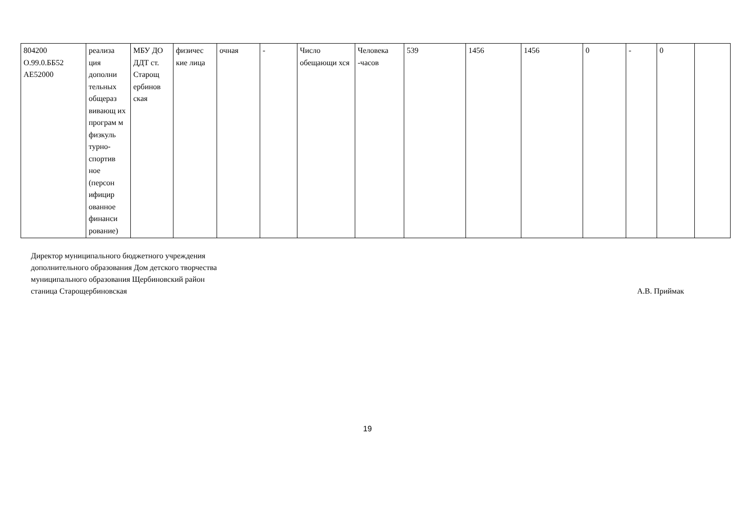| 804200 О.99.0.ББ52 АЕ52000 | реализа ция дополни тельных общераз вивающ их програм м физкуль турно-спортив ное (персон ифицир ованное финанси рование) | МБУ ДО ДДТ ст. Старощ ербинов ская | физичес кие лица | очная | - | Число обещающи хся | Человека -часов | 539 | 1456 | 1456 | 0 | - | 0 | |
Директор муниципального бюджетного учреждения
дополнительного образования Дом детского творчества
муниципального образования Щербиновский район
станица Старощербиновская
А.В. Приймак
19